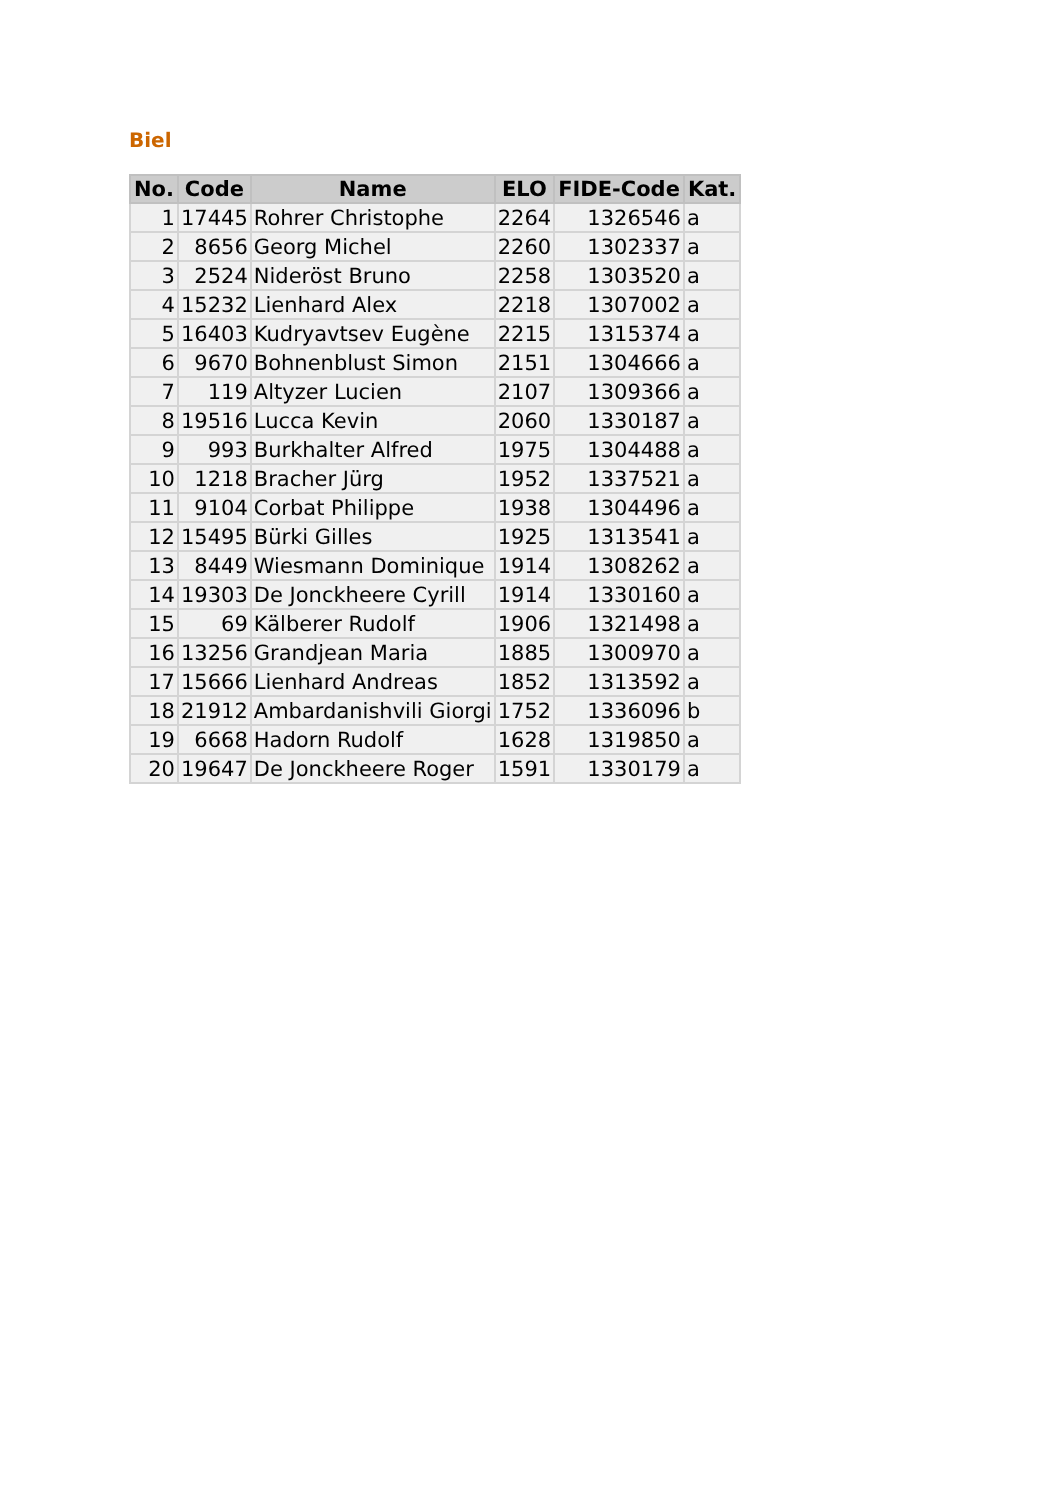Biel
| No. | Code | Name | ELO | FIDE-Code | Kat. |
| --- | --- | --- | --- | --- | --- |
| 1 | 17445 | Rohrer Christophe | 2264 | 1326546 | a |
| 2 | 8656 | Georg Michel | 2260 | 1302337 | a |
| 3 | 2524 | Nideröst Bruno | 2258 | 1303520 | a |
| 4 | 15232 | Lienhard Alex | 2218 | 1307002 | a |
| 5 | 16403 | Kudryavtsev Eugène | 2215 | 1315374 | a |
| 6 | 9670 | Bohnenblust Simon | 2151 | 1304666 | a |
| 7 | 119 | Altyzer Lucien | 2107 | 1309366 | a |
| 8 | 19516 | Lucca Kevin | 2060 | 1330187 | a |
| 9 | 993 | Burkhalter Alfred | 1975 | 1304488 | a |
| 10 | 1218 | Bracher Jürg | 1952 | 1337521 | a |
| 11 | 9104 | Corbat Philippe | 1938 | 1304496 | a |
| 12 | 15495 | Bürki Gilles | 1925 | 1313541 | a |
| 13 | 8449 | Wiesmann Dominique | 1914 | 1308262 | a |
| 14 | 19303 | De Jonckheere Cyrill | 1914 | 1330160 | a |
| 15 | 69 | Kälberer Rudolf | 1906 | 1321498 | a |
| 16 | 13256 | Grandjean Maria | 1885 | 1300970 | a |
| 17 | 15666 | Lienhard Andreas | 1852 | 1313592 | a |
| 18 | 21912 | Ambardanishvili Giorgi | 1752 | 1336096 | b |
| 19 | 6668 | Hadorn Rudolf | 1628 | 1319850 | a |
| 20 | 19647 | De Jonckheere Roger | 1591 | 1330179 | a |